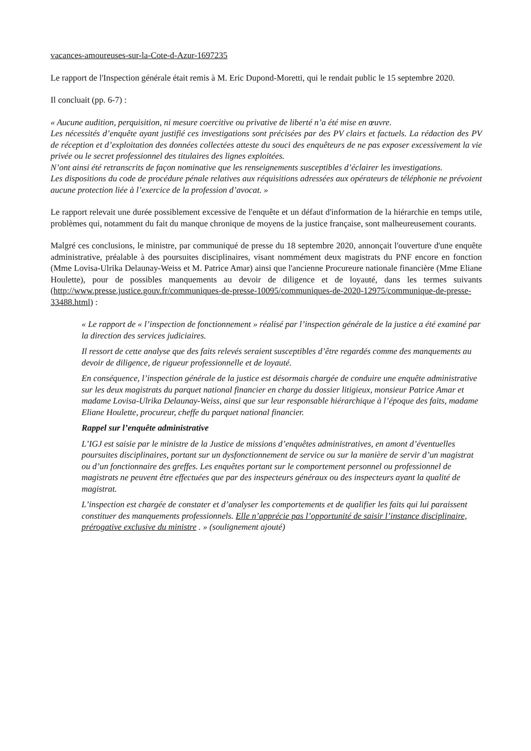vacances-amoureuses-sur-la-Cote-d-Azur-1697235
Le rapport de l'Inspection générale était remis à M. Eric Dupond-Moretti, qui le rendait public le 15 septembre 2020.
Il concluait (pp. 6-7) :
« Aucune audition, perquisition, ni mesure coercitive ou privative de liberté n’a été mise en œuvre.
Les nécessités d’enquête ayant justifié ces investigations sont précisées par des PV clairs et factuels. La rédaction des PV de réception et d’exploitation des données collectées atteste du souci des enquêteurs de ne pas exposer excessivement la vie privée ou le secret professionnel des titulaires des lignes exploitées.
N’ont ainsi été retranscrits de façon nominative que les renseignements susceptibles d’éclairer les investigations.
Les dispositions du code de procédure pénale relatives aux réquisitions adressées aux opérateurs de téléphonie ne prévoient aucune protection liée à l’exercice de la profession d’avocat. »
Le rapport relevait une durée possiblement excessive de l'enquête et un défaut d'information de la hiérarchie en temps utile, problèmes qui, notamment du fait du manque chronique de moyens de la justice française, sont malheureusement courants.
Malgré ces conclusions, le ministre, par communiqué de presse du 18 septembre 2020, annonçait l'ouverture d'une enquête administrative, préalable à des poursuites disciplinaires, visant nommément deux magistrats du PNF encore en fonction (Mme Lovisa-Ulrika Delaunay-Weiss et M. Patrice Amar) ainsi que l'ancienne Procureure nationale financière (Mme Eliane Houlette), pour de possibles manquements au devoir de diligence et de loyauté, dans les termes suivants (http://www.presse.justice.gouv.fr/communiques-de-presse-10095/communiques-de-2020-12975/communique-de-presse-33488.html) :
« Le rapport de « l’inspection de fonctionnement » réalisé par l’inspection générale de la justice a été examiné par la direction des services judiciaires.
Il ressort de cette analyse que des faits relevés seraient susceptibles d’être regardés comme des manquements au devoir de diligence, de rigueur professionnelle et de loyauté.
En conséquence, l’inspection générale de la justice est désormais chargée de conduire une enquête administrative sur les deux magistrats du parquet national financier en charge du dossier litigieux, monsieur Patrice Amar et madame Lovisa-Ulrika Delaunay-Weiss, ainsi que sur leur responsable hiérarchique à l’époque des faits, madame Eliane Houlette, procureur, cheffe du parquet national financier.
Rappel sur l’enquête administrative
L’IGJ est saisie par le ministre de la Justice de missions d’enquêtes administratives, en amont d’éventuelles poursuites disciplinaires, portant sur un dysfonctionnement de service ou sur la manière de servir d’un magistrat ou d’un fonctionnaire des greffes. Les enquêtes portant sur le comportement personnel ou professionnel de magistrats ne peuvent être effectuées que par des inspecteurs généraux ou des inspecteurs ayant la qualité de magistrat.
L’inspection est chargée de constater et d’analyser les comportements et de qualifier les faits qui lui paraissent constituer des manquements professionnels. Elle n’apprécie pas l’opportunité de saisir l’instance disciplinaire, prérogative exclusive du ministre . » (soulignement ajouté)